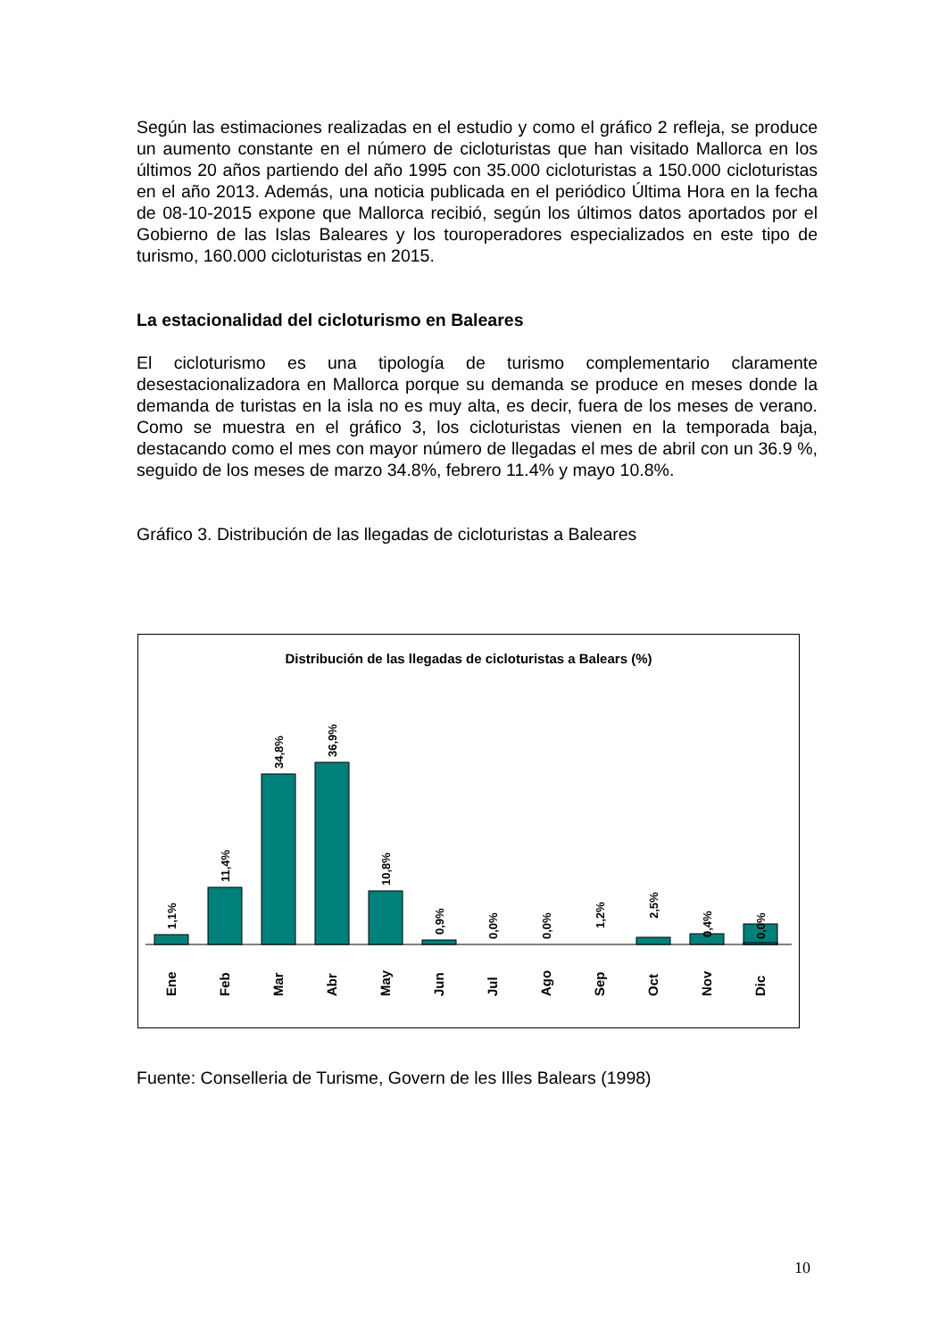Según las estimaciones realizadas en el estudio y como el gráfico 2 refleja, se produce un aumento constante en el número de cicloturistas que han visitado Mallorca en los últimos 20 años partiendo del año 1995 con 35.000 cicloturistas a 150.000 cicloturistas en el año 2013. Además, una noticia publicada en el periódico Última Hora en la fecha de 08-10-2015 expone que Mallorca recibió, según los últimos datos aportados por el Gobierno de las Islas Baleares y los touroperadores especializados en este tipo de turismo, 160.000 cicloturistas en 2015.
La estacionalidad del cicloturismo en Baleares
El cicloturismo es una tipología de turismo complementario claramente desestacionalizadora en Mallorca porque su demanda se produce en meses donde la demanda de turistas en la isla no es muy alta, es decir, fuera de los meses de verano. Como se muestra en el gráfico 3, los cicloturistas vienen en la temporada baja, destacando como el mes con mayor número de llegadas el mes de abril con un 36.9 %, seguido de los meses de marzo 34.8%, febrero 11.4% y mayo 10.8%.
Gráfico 3. Distribución de las llegadas de cicloturistas a Baleares
Distribución de las llegadas de cicloturistas a Balears (%)
1,1%
11,4%
34,8%
36,9%
10,8%
0,9%
0,0%
0,0%
1,2%
2,5%
0,4%
0,0%
Ene
Feb
Mar
Abr
May
Jun
Jul
Ago
Sep
Oct
Nov
Dic
Fuente: Conselleria de Turisme, Govern de les Illes Balears (1998)
10